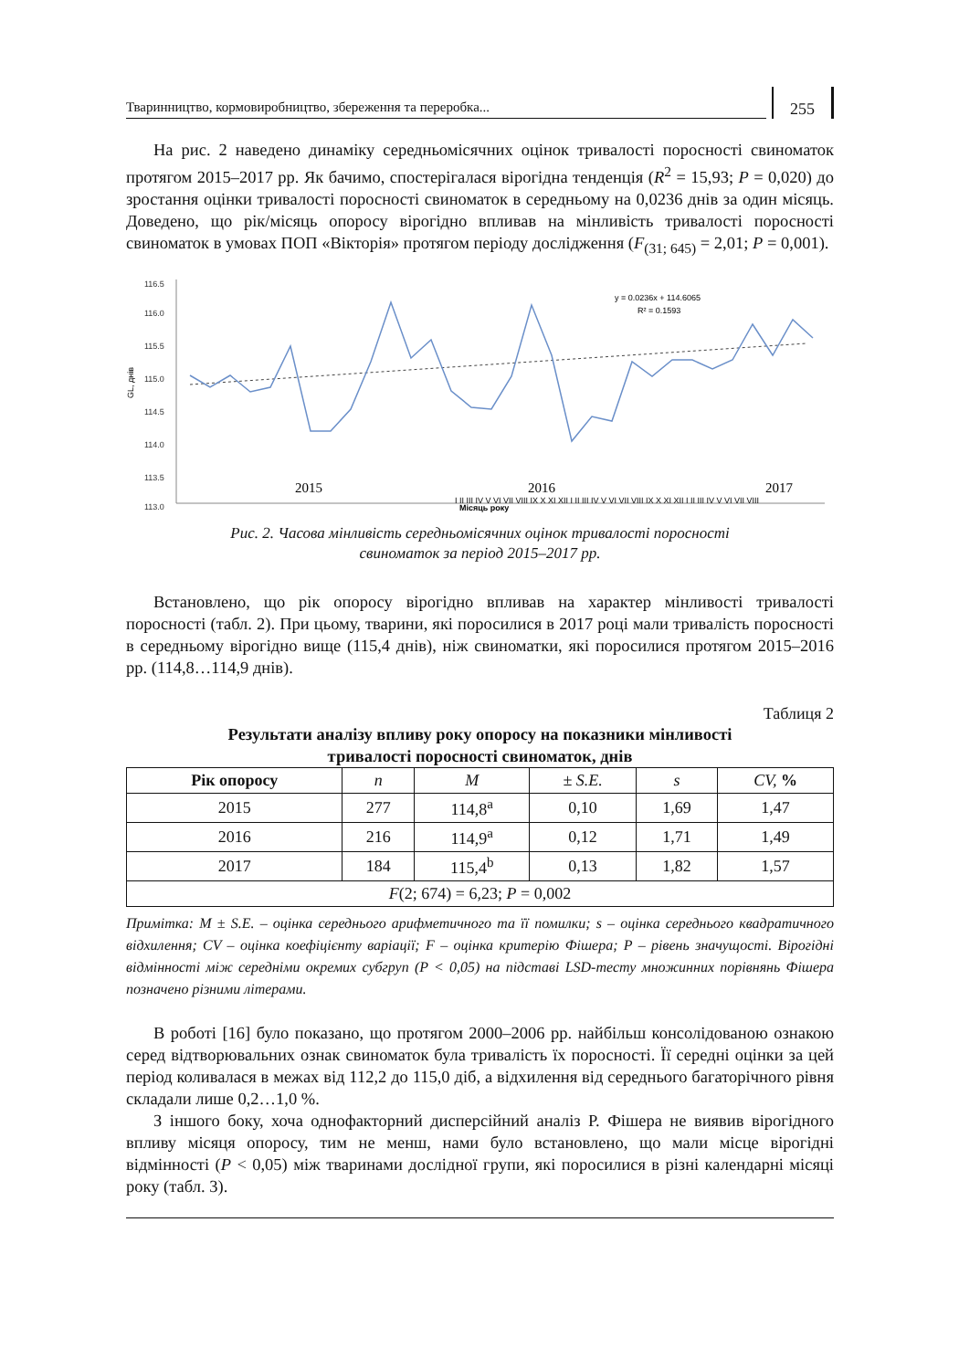Тваринництво, кормовиробництво, збереження та переробка...
255
На рис. 2 наведено динаміку середньомісячних оцінок тривалості поросності свиноматок протягом 2015–2017 рр. Як бачимо, спостерігалася вірогідна тенденція (R<sup>2</sup> = 15,93; P = 0,020) до зростання оцінки тривалості поросності свиноматок в середньому на 0,0236 днів за один місяць. Доведено, що рік/місяць опоросу вірогідно впливав на мінливість тривалості поросності свиноматок в умовах ПОП «Вікторія» протягом періоду дослідження (F<sub>(31; 645)</sub> = 2,01; P = 0,001).
116.5
116.0
115.5
115.0
114.5
114.0
113.5
113.0
GL, днів
2015
2016
2017
y = 0.0236x + 114.6065
R² = 0.1593
I II III IV V VI VII VIII IX X XI XII I II III IV V VI VII VIII IX X XI XII I II III IV V VI VII VIII
Місяць року
Рис. 2. Часова мінливість середньомісячних оцінок тривалості поросності
свиноматок за період 2015–2017 рр.
Встановлено, що рік опоросу вірогідно впливав на характер мінливості тривалості поросності (табл. 2). При цьому, тварини, які поросилися в 2017 році мали тривалість поросності в середньому вірогідно вище (115,4 днів), ніж свиноматки, які поросилися протягом 2015–2016 рр. (114,8…114,9 днів).
Таблиця 2
Результати аналізу впливу року опоросу на показники мінливості
тривалості поросності свиноматок, днів
| Рік опоросу | n | M | ± S.E. | s | CV, % |
| --- | --- | --- | --- | --- | --- |
| 2015 | 277 | 114,8<sup>a</sup> | 0,10 | 1,69 | 1,47 |
| 2016 | 216 | 114,9<sup>a</sup> | 0,12 | 1,71 | 1,49 |
| 2017 | 184 | 115,4<sup>b</sup> | 0,13 | 1,82 | 1,57 |
| F (2; 674) = 6,23; P = 0,002 | | | | | |
Примітка: M ± S.E. – оцінка середнього арифметичного та її помилки; s – оцінка середнього квадратичного відхилення; CV – оцінка коефіцієнту варіації; F – оцінка критерію Фішера; P – рівень значущості. Вірогідні відмінності між середніми окремих субгруп (P < 0,05) на підставі LSD-тесту множинних порівнянь Фішера позначено різними літерами.
В роботі [16] було показано, що протягом 2000–2006 рр. найбільш консолідованою ознакою серед відтворювальних ознак свиноматок була тривалість їх поросності. Її середні оцінки за цей період коливалася в межах від 112,2 до 115,0 діб, а відхилення від середнього багаторічного рівня складали лише 0,2…1,0 %.
З іншого боку, хоча однофакторний дисперсійний аналіз Р. Фішера не виявив вірогідного впливу місяця опоросу, тим не менш, нами було встановлено, що мали місце вірогідні відмінності (P < 0,05) між тваринами дослідної групи, які поросилися в різні календарні місяці року (табл. 3).